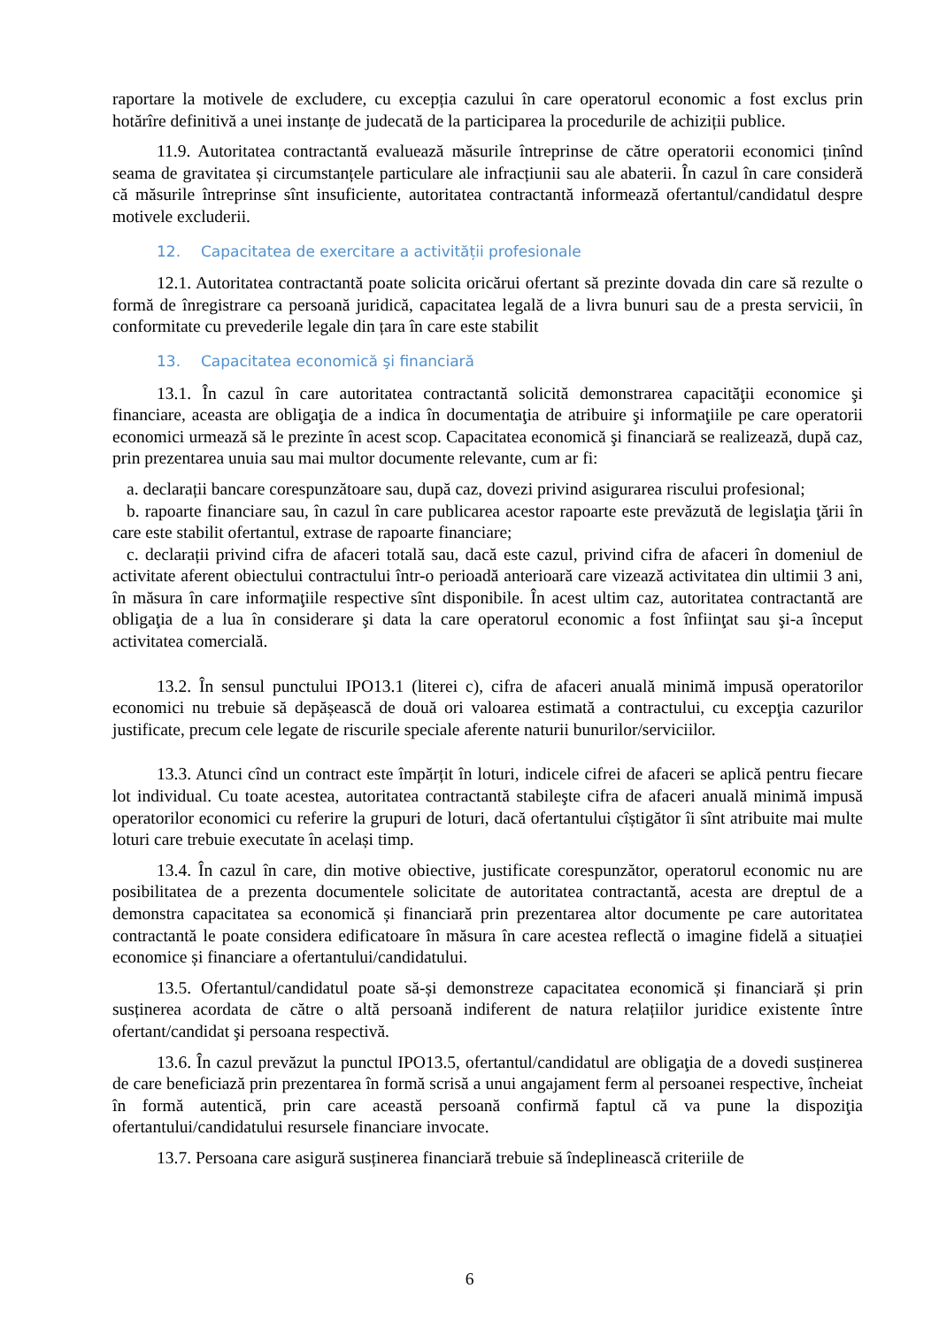raportare la motivele de excludere, cu excepția cazului în care operatorul economic a fost exclus prin hotărîre definitivă a unei instanțe de judecată de la participarea la procedurile de achiziții publice.
11.9. Autoritatea contractantă evaluează măsurile întreprinse de către operatorii economici ținînd seama de gravitatea și circumstanțele particulare ale infracțiunii sau ale abaterii. În cazul în care consideră că măsurile întreprinse sînt insuficiente, autoritatea contractantă informează ofertantul/candidatul despre motivele excluderii.
12. Capacitatea de exercitare a activității profesionale
12.1. Autoritatea contractantă poate solicita oricărui ofertant să prezinte dovada din care să rezulte o formă de înregistrare ca persoană juridică, capacitatea legală de a livra bunuri sau de a presta servicii, în conformitate cu prevederile legale din țara în care este stabilit
13. Capacitatea economică şi financiară
13.1. În cazul în care autoritatea contractantă solicită demonstrarea capacităţii economice şi financiare, aceasta are obligaţia de a indica în documentaţia de atribuire şi informaţiile pe care operatorii economici urmează să le prezinte în acest scop. Capacitatea economică şi financiară se realizează, după caz, prin prezentarea unuia sau mai multor documente relevante, cum ar fi:
a. declarații bancare corespunzătoare sau, după caz, dovezi privind asigurarea riscului profesional;
b. rapoarte financiare sau, în cazul în care publicarea acestor rapoarte este prevăzută de legislaţia ţării în care este stabilit ofertantul, extrase de rapoarte financiare;
c. declarații privind cifra de afaceri totală sau, dacă este cazul, privind cifra de afaceri în domeniul de activitate aferent obiectului contractului într-o perioadă anterioară care vizează activitatea din ultimii 3 ani, în măsura în care informaţiile respective sînt disponibile. În acest ultim caz, autoritatea contractantă are obligaţia de a lua în considerare şi data la care operatorul economic a fost înfiinţat sau şi-a început activitatea comercială.
13.2. În sensul punctului IPO13.1 (literei c), cifra de afaceri anuală minimă impusă operatorilor economici nu trebuie să depășească de două ori valoarea estimată a contractului, cu excepţia cazurilor justificate, precum cele legate de riscurile speciale aferente naturii bunurilor/serviciilor.
13.3. Atunci cînd un contract este împărțit în loturi, indicele cifrei de afaceri se aplică pentru fiecare lot individual. Cu toate acestea, autoritatea contractantă stabileşte cifra de afaceri anuală minimă impusă operatorilor economici cu referire la grupuri de loturi, dacă ofertantului cîștigător îi sînt atribuite mai multe loturi care trebuie executate în același timp.
13.4. În cazul în care, din motive obiective, justificate corespunzător, operatorul economic nu are posibilitatea de a prezenta documentele solicitate de autoritatea contractantă, acesta are dreptul de a demonstra capacitatea sa economică și financiară prin prezentarea altor documente pe care autoritatea contractantă le poate considera edificatoare în măsura în care acestea reflectă o imagine fidelă a situației economice și financiare a ofertantului/candidatului.
13.5. Ofertantul/candidatul poate să-și demonstreze capacitatea economică și financiară și prin susținerea acordata de către o altă persoană indiferent de natura relațiilor juridice existente între ofertant/candidat şi persoana respectivă.
13.6. În cazul prevăzut la punctul IPO13.5, ofertantul/candidatul are obligaţia de a dovedi susținerea de care beneficiază prin prezentarea în formă scrisă a unui angajament ferm al persoanei respective, încheiat în formă autentică, prin care această persoană confirmă faptul că va pune la dispoziţia ofertantului/candidatului resursele financiare invocate.
13.7. Persoana care asigură susținerea financiară trebuie să îndeplinească criteriile de
6